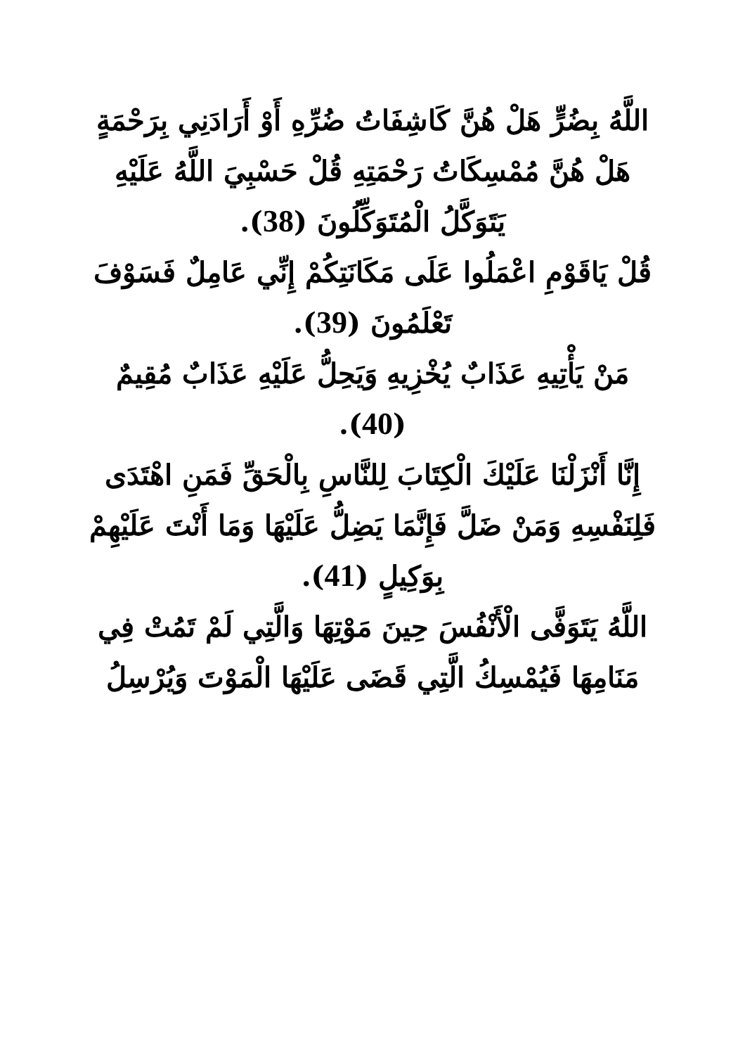اللَّهُ بِضُرٍّ هَلْ هُنَّ كَاشِفَاتُ ضُرِّهِ أَوْ أَرَادَنِي بِرَحْمَةٍ هَلْ هُنَّ مُمْسِكَاتُ رَحْمَتِهِ قُلْ حَسْبِيَ اللَّهُ عَلَيْهِ يَتَوَكَّلُ الْمُتَوَكِّلُونَ (38).
قُلْ يَاقَوْمِ اعْمَلُوا عَلَى مَكَانَتِكُمْ إِنِّي عَامِلٌ فَسَوْفَ تَعْلَمُونَ (39).
مَنْ يَأْتِيهِ عَذَابٌ يُخْزِيهِ وَيَحِلُّ عَلَيْهِ عَذَابٌ مُقِيمٌ (40).
إِنَّا أَنْزَلْنَا عَلَيْكَ الْكِتَابَ لِلنَّاسِ بِالْحَقِّ فَمَنِ اهْتَدَى فَلِنَفْسِهِ وَمَنْ ضَلَّ فَإِنَّمَا يَضِلُّ عَلَيْهَا وَمَا أَنْتَ عَلَيْهِمْ بِوَكِيلٍ (41).
اللَّهُ يَتَوَفَّى الْأَنْفُسَ حِينَ مَوْتِهَا وَالَّتِي لَمْ تَمُتْ فِي مَنَامِهَا فَيُمْسِكُ الَّتِي قَضَى عَلَيْهَا الْمَوْتَ وَيُرْسِلُ